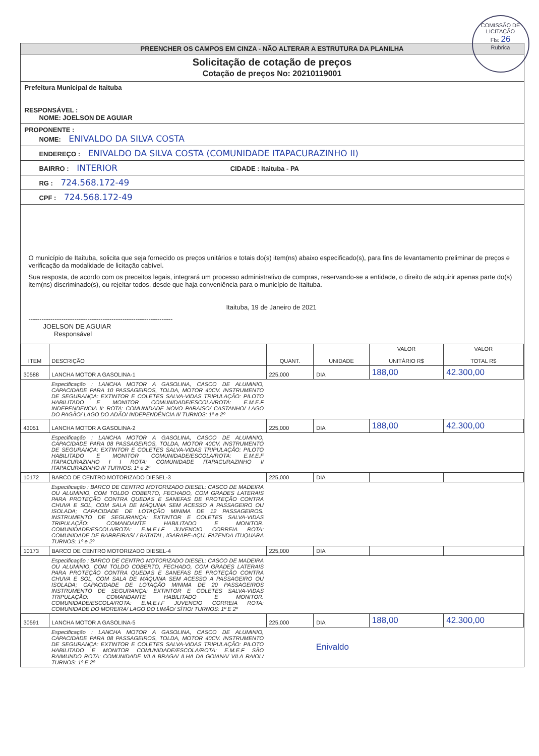COMISSÃO DE LICITAÇÃO
Fls: 26
Rubrica
PREENCHER OS CAMPOS EM CINZA - NÃO ALTERAR A ESTRUTURA DA PLANILHA
Solicitação de cotação de preços
Cotação de preços No: 20210119001
Prefeitura Municipal de Itaituba
RESPONSÁVEL :
NOME: JOELSON DE AGUIAR
PROPONENTE :
NOME: ENIVALDO DA SILVA COSTA
ENDEREÇO : ENIVALDO DA SILVA COSTA (COMUNIDADE ITAPACURAZINHO II)
BAIRRO : INTERIOR CIDADE : Itaituba - PA
RG : 724.568.172-49
CPF : 724.568.172-49
O município de Itaituba, solicita que seja fornecido os preços unitários e totais do(s) item(ns) abaixo especificado(s), para fins de levantamento preliminar de preços e verificação da modalidade de licitação cabível.
Sua resposta, de acordo com os preceitos legais, integrará um processo administrativo de compras, reservando-se a entidade, o direito de adquirir apenas parte do(s) item(ns) discriminado(s), ou rejeitar todos, desde que haja conveniência para o município de Itaituba.
Itaituba, 19 de Janeiro de 2021
------------------------------------------------------------------
JOELSON DE AGUIAR
Responsável
| ITEM | DESCRIÇÃO | QUANT. | UNIDADE | VALOR UNITÁRIO R$ | VALOR TOTAL R$ |
| --- | --- | --- | --- | --- | --- |
| 30588 | LANCHA MOTOR A GASOLINA-1 | 225,000 | DIA | 188,00 | 42.300,00 |
| | Especificação : LANCHA MOTOR A GASOLINA, CASCO DE ALUMINIO, CAPACIDADE PARA 10 PASSAGEIROS, TOLDA, MOTOR 40CV. INSTRUMENTO DE SEGURANÇA: EXTINTOR E COLETES SALVA-VIDAS TRIPULAÇÃO: PILOTO HABILITADO E MONITOR COMUNIDADE/ESCOLA/ROTA: E.M.E.F INDEPENDENCIA II: ROTA: COMUNIDADE NOVO PARAISO/ CASTANHO/ LAGO DO PAGÃO/ LAGO DO ADÃO/ INDEPENDÊNCIA II/ TURNOS: 1º e 2º | | | | |
| 43051 | LANCHA MOTOR A GASOLINA-2 | 225,000 | DIA | 188,00 | 42.300,00 |
| | Especificação : LANCHA MOTOR A GASOLINA, CASCO DE ALUMINIO, CAPACIDADE PARA 08 PASSAGEIROS, TOLDA, MOTOR 40CV. INSTRUMENTO DE SEGURANÇA: EXTINTOR E COLETES SALVA-VIDAS TRIPULAÇÃO: PILOTO HABILITADO E MONITOR COMUNIDADE/ESCOLA/ROTA: E.M.E.F ITAPACURAZINHO I I ROTA: COMUNIDADE ITAPACURAZINHO I/ ITAPACURAZINHO II/ TURNOS: 1º e 2º | | | | |
| 10172 | BARCO DE CENTRO MOTORIZADO DIESEL-3 | 225,000 | DIA | | |
| | Especificação : BARCO DE CENTRO MOTORIZADO DIESEL: CASCO DE MADEIRA OU ALUMINIO, COM TOLDO COBERTO, FECHADO, COM GRADES LATERAIS PARA PROTEÇÃO CONTRA QUEDAS E SANEFAS DE PROTEÇÃO CONTRA CHUVA E SOL, COM SALA DE MÁQUINA SEM ACESSO A PASSAGEIRO OU ISOLADA; CAPACIDADE DE LOTAÇÃO MINIMA DE 12 PASSAGEIROS. INSTRUMENTO DE SEGURANÇA: EXTINTOR E COLETES SALVA-VIDAS TRIPULAÇÃO: COMANDANTE HABILITADO E MONITOR. COMUNIDADE/ESCOLA/ROTA: E.M.E.I.F JUVENCIO CORREIA ROTA: COMUNIDADE DE BARREIRAS/ / BATATAL, IGARAPE-AÇU, FAZENDA ITUQUARA TURNOS: 1º e 2º | | | | |
| 10173 | BARCO DE CENTRO MOTORIZADO DIESEL-4 | 225,000 | DIA | | |
| | Especificação : BARCO DE CENTRO MOTORIZADO DIESEL: CASCO DE MADEIRA OU ALUMINIO, COM TOLDO COBERTO, FECHADO, COM GRADES LATERAIS PARA PROTEÇÃO CONTRA QUEDAS E SANEFAS DE PROTEÇÃO CONTRA CHUVA E SOL, COM SALA DE MÁQUINA SEM ACESSO A PASSAGEIRO OU ISOLADA; CAPACIDADE DE LOTAÇÃO MINIMA DE 20 PASSAGEIROS INSTRUMENTO DE SEGURANÇA: EXTINTOR E COLETES SALVA-VIDAS TRIPULAÇÃO: COMANDANTE HABILITADO E MONITOR. COMUNIDADE/ESCOLA/ROTA: E.M.E.I.F JUVENCIO CORREIA ROTA: COMUNIDADE DO MOREIRA/ LAGO DO LIMÃO/ SÍTIO/ TURNOS: 1º E 2º | | | | |
| 30591 | LANCHA MOTOR A GASOLINA-5 | 225,000 | DIA | 188,00 | 42.300,00 |
| | Especificação : LANCHA MOTOR A GASOLINA, CASCO DE ALUMINIO, CAPACIDADE PARA 08 PASSAGEIROS, TOLDA, MOTOR 40CV. INSTRUMENTO DE SEGURANÇA: EXTINTOR E COLETES SALVA-VIDAS TRIPULAÇÃO: PILOTO HABILITADO E MONITOR COMUNIDADE/ESCOLA/ROTA: E.M.E.F SÃO RAIMUNDO ROTA: COMUNIDADE VILA BRAGA/ ILHA DA GOIANA/ VILA RAIOL/ TURNOS: 1º E 2º | | Enivaldo | | |